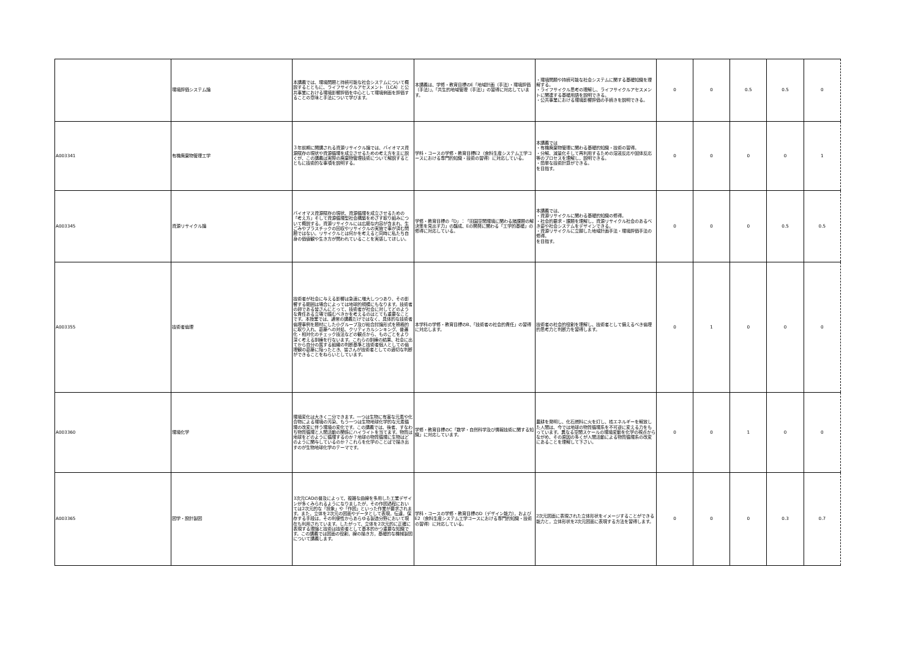| | 環境評価システム論 | 本講義では、環境問題と持続可能な社会システムについて概説するとともに、ライフサイクルアセスメント（LCA）と公共事業における環境影響評価を中心として環境側面を評価することの意味と手法について学びます。 | 本講義は、学修・教育目標のE「地域計画（手法）・環境評価（手法）」，「共生的地域管理（手法）」の習得に対応しています。 | ・環境問題や持続可能な社会システムに関する基礎知識を理解する。 ・ライフサイクル思考の理解し、ライフサイクルアセスメントに関連する基礎用語を説明できる。 ・公共事業における環境影響評価の手続きを説明できる。 | 0 | 0 | 0.5 | 0.5 | 0 |
| A003341 | 有機廃棄物管理工学 | ３年前期に開講される資源リサイクル論では、バイオマス資源賦存の現状や資源循環を成立させるための考え方を主に説くが、この講義は実際の廃棄物管理技術について解説するとともに技術的な事項を説明する。 | 学科・コースの学修・教育目標E2（食料生産システム工学コースにおける専門的知識・技術の習得）に対応している。 | 本講義では ・有機廃棄物管理に関わる基礎的知識・技術の習得。 ・分解、減量化そして再利用するための溶液反応や固体反応等のプロセスを理解し，説明できる。 ・簡単な技術計算ができる。 を目指す。 | 0 | 0 | 0 | 0 | 1 |
| A003345 | 資源リサイクル論 | バイオマス資源賦存の現状、資源循環を成立させるための「考え方」そして資源循環型社会構築をめざす取り組みについて概説する。資源リサイクルには広範な内容が含まれ、生ごみやプラスチックの回収やリサイクルの実施で事が済む問題ではない。リサイクルとは何かを考えると同時に私たち自身の価値観や生き方が問われていることを実感してほしい。 | 学修・教育目標の「D」：「田園空間環境に関わる諸課題の解決策を見出す力」の醸成、Eの開発に関わる「工学的基礎」の修得に対応している。 | 本講義では、 ・資源リサイクルに関わる基礎的知識の修得。 ・社会的要求・課題を理解し，資源リサイクル社会のあるべき姿や社会システムをデザインできる。 ・資源リサイクルに立脚した地域計画手法・環境評価手法の修得。 を目指す。 | 0 | 0 | 0 | 0.5 | 0.5 |
| A003355 | 技術者倫理 | 技術者が社会に与える影響は急速に増大しつつあり、その影響する範囲は場合によっては地球的規模にもなります。技術者の卵である皆さんにとって、技術者が社会に対してどのような責任ある立場で臨むべきかを考えるのはとても重要なことです。本授業では、通常の講義だけではなく、具体的な技術者倫理事例を題材にした小グループ及び総合討論形式を積極的に取り入れ、葛藤への対処、クリティカルシンキング、普遍化・相対化のチェック技法などの観点から、ものごとをより深く考える訓練を行ないます。これらの訓練の結果、社会に出てから自分の属する組織の判断基準と技術者個人としての倫理観の葛藤に陥ったとき、皆さんが技術者としての適切な判断ができることをねらいとしています。 | 本学科の学修・教育目標のB、「技術者の社会的責任」の習得に対応します。 | 技術者の社会的役割を理解し、技術者として備えるべき倫理的思考力と判断力を習得します。 | 0 | 1 | 0 | 0 | 0 |
| A003360 | 環境化学 | 環境変化は大きく二分できます。一つは生物に有害な元素や化合物による環境の汚染、もう一つは生物地球化学的な元素循環の改変に伴う環境の変化です。この講義では、後者、すなわち物質循環と人間活動の関係にハイライトを当てます。物質は地球をどのように循環するのか？地球の物質循環に生物はどのように関与しているのか？これらを化学のことばで描き出すのが生物地球化学のテーマです。 | 学修・教育目標のC「数学・自然科学及び情報技術に関する知識」に対応しています。 | 農耕を発明し、化石燃料に火を灯し、核エネルギーを解放した人間は、今では地球の物質循環系を不可逆に変える力をもっています。異なる空間スケールの環境変動を化学の視点からながめ、その原因の多くが人間活動による物質循環系の改変にあることを理解して下さい。 | 0 | 0 | 1 | 0 | 0 |
| A003365 | 図学・設計製図 | 3次元CADの普及によって，複雑な曲線を多用した工業デザインが多くみられるようになりましたが，その作図過程においては2次元的な「投象」や「作図」といった作業が要求されます。また，立体を2次元の図面やデータとして表現，伝達，保存する手段は，その利便性からあらゆる製造分野において現在も利用されています。したがって，立体を2次元的に正確に表現する理論と技術は技術者として基本的かつ重要な知識です。この講義では図面の役割，線の描き方，基礎的な機械製図について講義します。 | 学科・コースの学修・教育目標のD（デザイン能力），およびE2（食料生産システム工学コースにおける専門的知識・技術の習得）に対応している。 | 2次元図面に表現された立体形状をイメージすることができる能力と，立体形状を2次元図面に表現する方法を習得します。 | 0 | 0 | 0 | 0.3 | 0.7 |